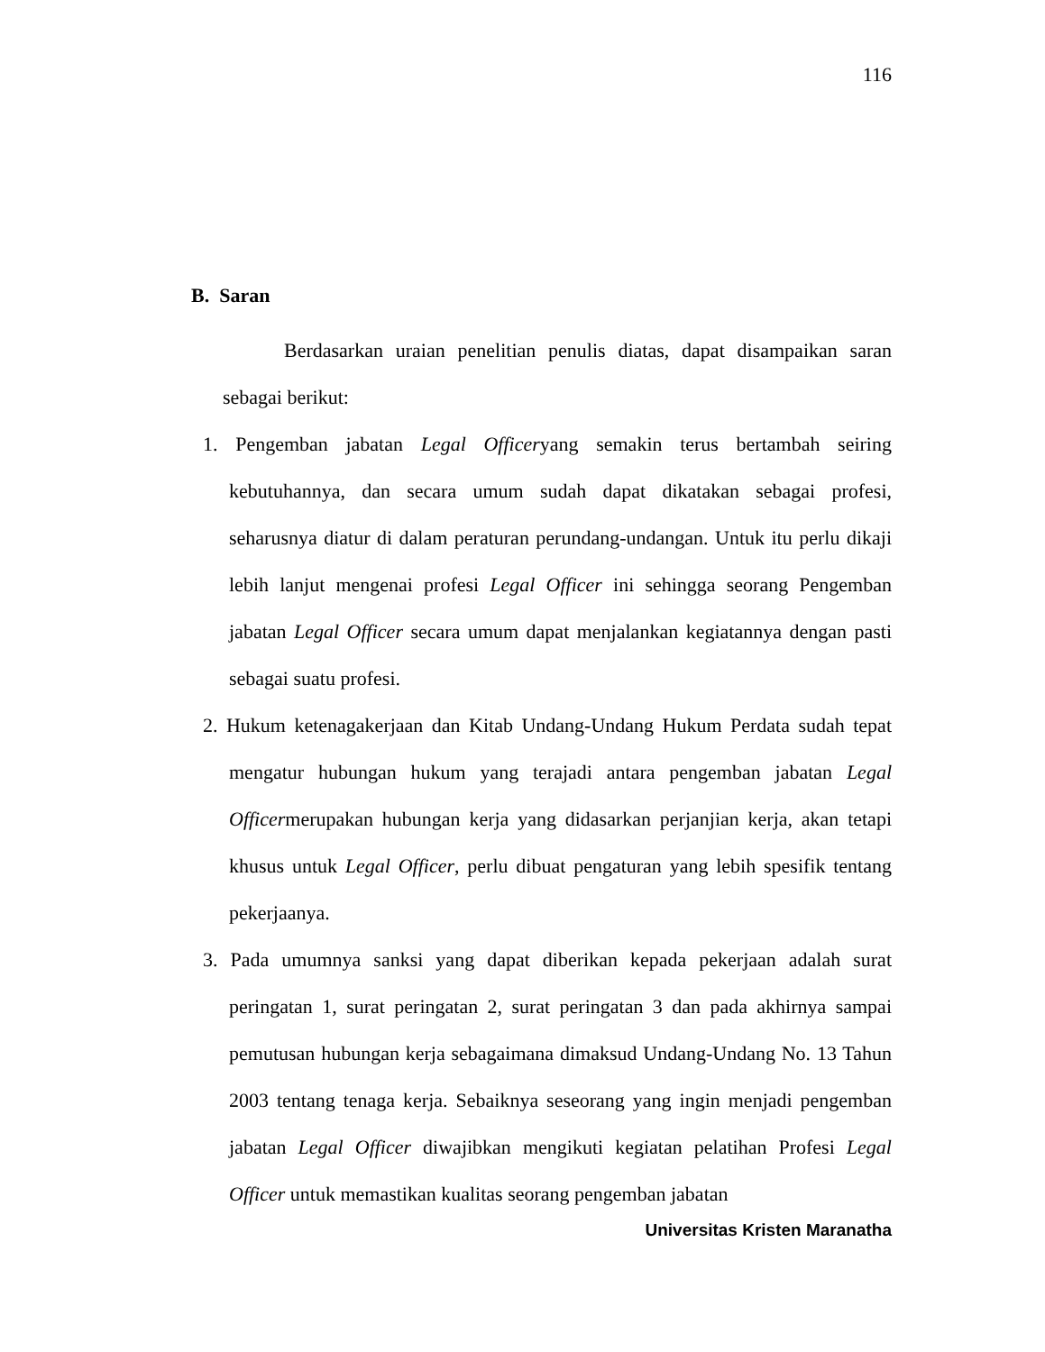116
B. Saran
Berdasarkan uraian penelitian penulis diatas, dapat disampaikan saran sebagai berikut:
1. Pengemban jabatan Legal Officeryang semakin terus bertambah seiring kebutuhannya, dan secara umum sudah dapat dikatakan sebagai profesi, seharusnya diatur di dalam peraturan perundang-undangan. Untuk itu perlu dikaji lebih lanjut mengenai profesi Legal Officer ini sehingga seorang Pengemban jabatan Legal Officer secara umum dapat menjalankan kegiatannya dengan pasti sebagai suatu profesi.
2. Hukum ketenagakerjaan dan Kitab Undang-Undang Hukum Perdata sudah tepat mengatur hubungan hukum yang terajadi antara pengemban jabatan Legal Officermerupakan hubungan kerja yang didasarkan perjanjian kerja, akan tetapi khusus untuk Legal Officer, perlu dibuat pengaturan yang lebih spesifik tentang pekerjaanya.
3. Pada umumnya sanksi yang dapat diberikan kepada pekerjaan adalah surat peringatan 1, surat peringatan 2, surat peringatan 3 dan pada akhirnya sampai pemutusan hubungan kerja sebagaimana dimaksud Undang-Undang No. 13 Tahun 2003 tentang tenaga kerja. Sebaiknya seseorang yang ingin menjadi pengemban jabatan Legal Officer diwajibkan mengikuti kegiatan pelatihan Profesi Legal Officer untuk memastikan kualitas seorang pengemban jabatan
Universitas Kristen Maranatha